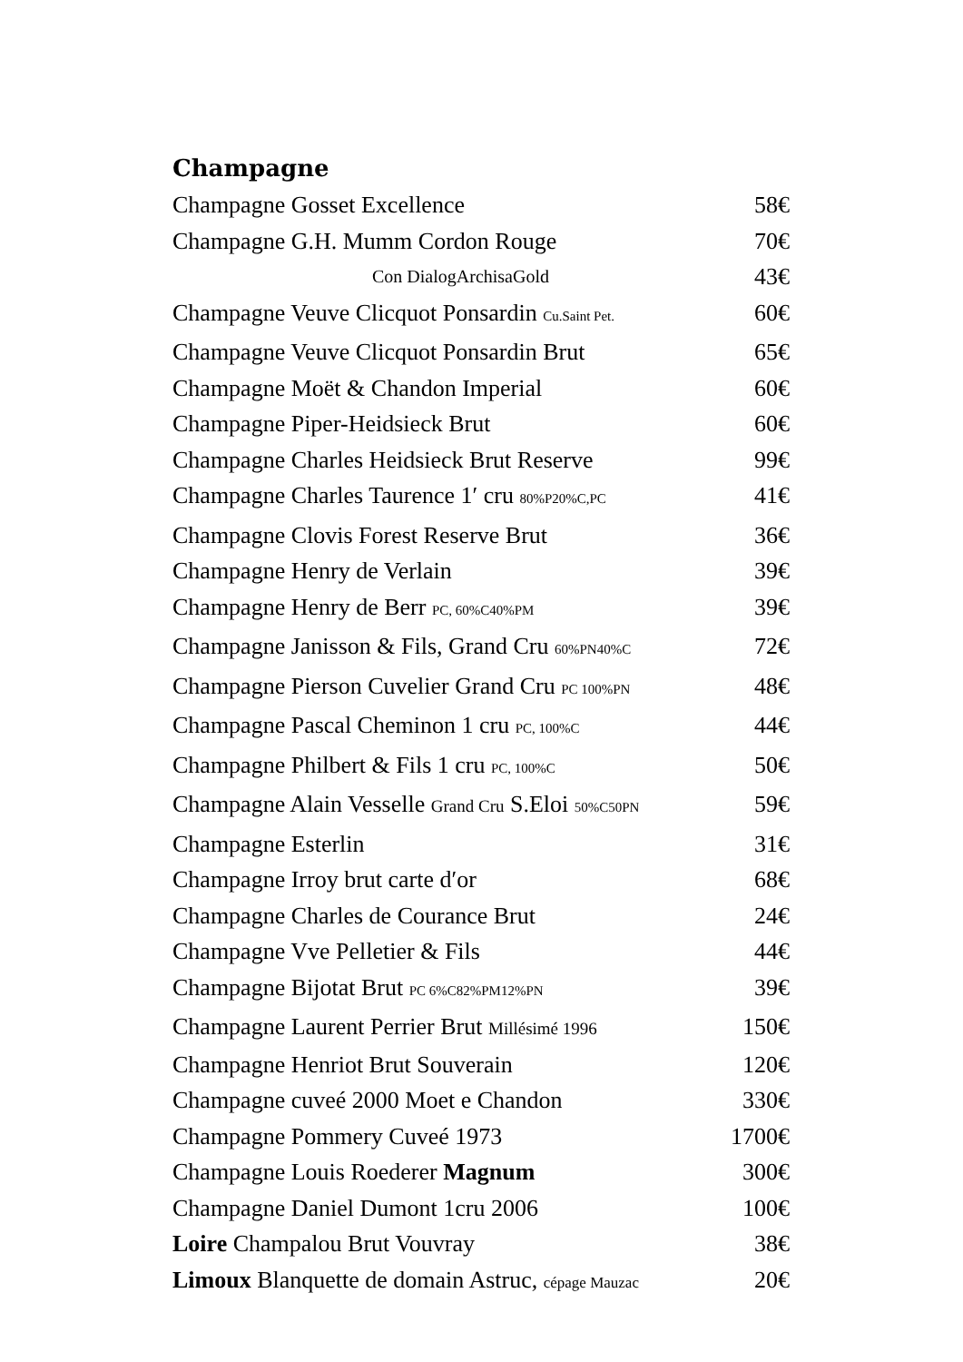Champagne
Champagne Gosset Excellence 58€
Champagne G.H. Mumm Cordon Rouge 70€
Con DialogArchisaGold 43€
Champagne Veuve Clicquot Ponsardin Cu.Saint Pet. 60€
Champagne Veuve Clicquot Ponsardin Brut 65€
Champagne Moët & Chandon Imperial 60€
Champagne Piper-Heidsieck Brut 60€
Champagne Charles Heidsieck Brut Reserve 99€
Champagne Charles Taurence 1′ cru 80%P20%C,PC 41€
Champagne Clovis Forest Reserve Brut 36€
Champagne Henry de Verlain 39€
Champagne Henry de Berr PC, 60%C40%PM 39€
Champagne Janisson & Fils, Grand Cru 60%PN40%C 72€
Champagne Pierson Cuvelier Grand Cru PC 100%PN 48€
Champagne Pascal Cheminon 1 cru PC, 100%C 44€
Champagne Philbert & Fils 1 cru PC, 100%C 50€
Champagne Alain Vesselle Grand Cru S.Eloi 50%C50PN 59€
Champagne Esterlin 31€
Champagne Irroy brut carte d′or 68€
Champagne Charles de Courance Brut 24€
Champagne Vve Pelletier & Fils 44€
Champagne Bijotat Brut PC 6%C82%PM12%PN 39€
Champagne Laurent Perrier Brut Millésimé 1996 150€
Champagne Henriot Brut Souverain 120€
Champagne cuveé 2000 Moet e Chandon 330€
Champagne Pommery Cuveé 1973 1700€
Champagne Louis Roederer Magnum 300€
Champagne Daniel Dumont 1cru 2006 100€
Loire Champalou Brut Vouvray 38€
Limoux Blanquette de domain Astruc, cépage Mauzac 20€